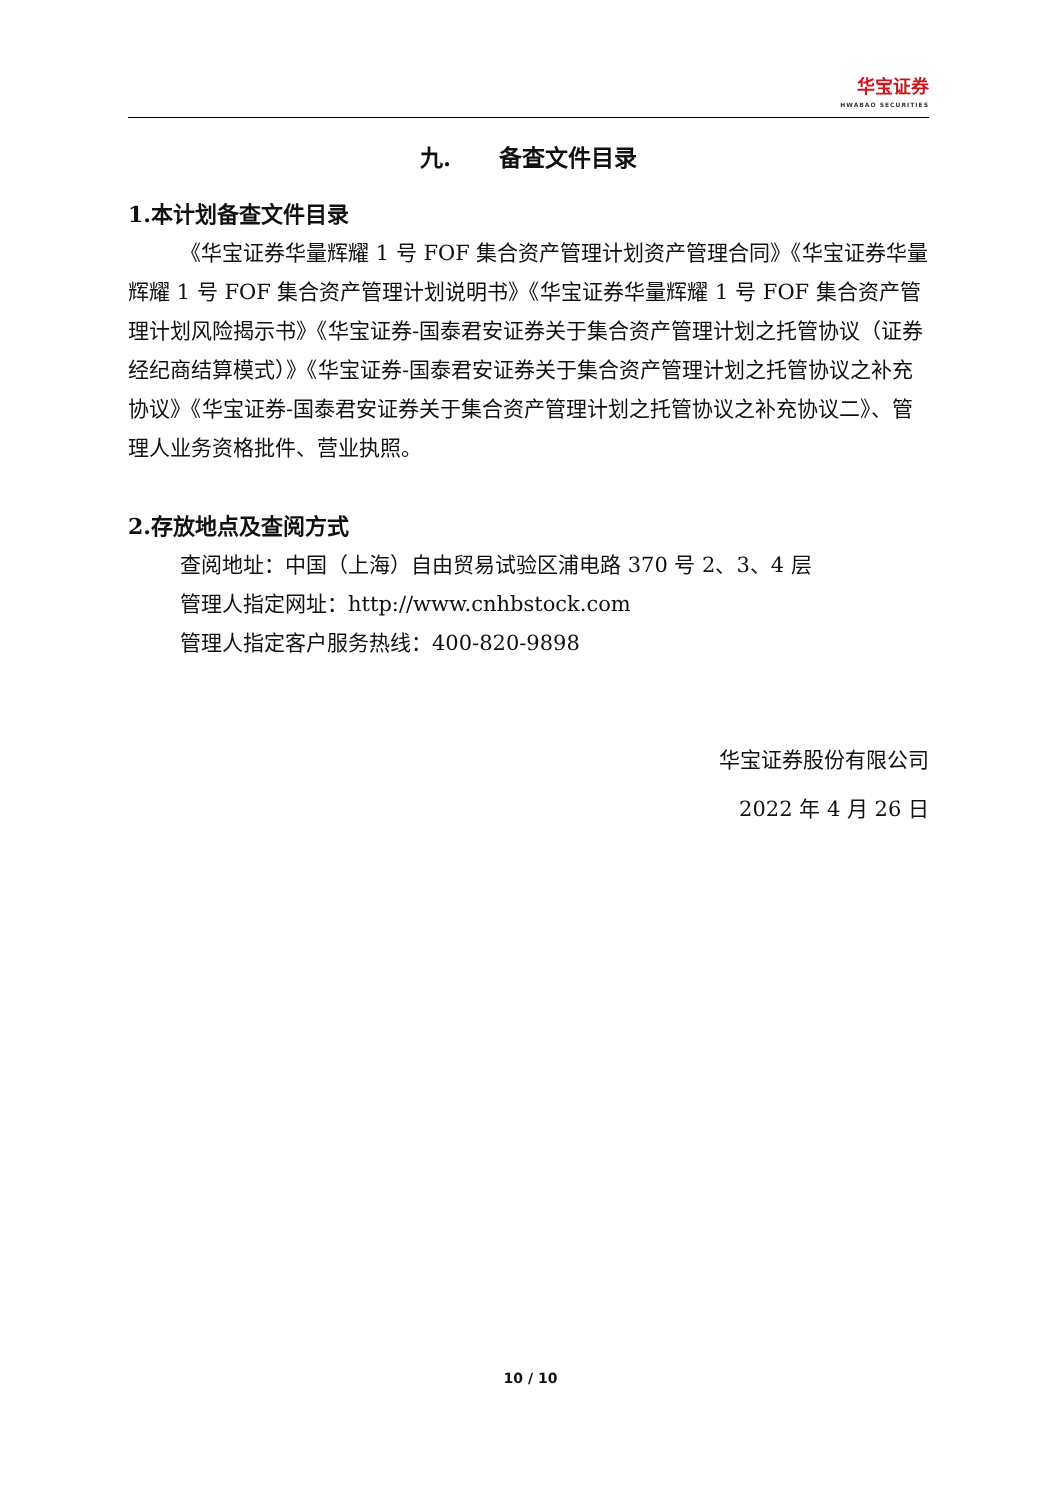华宝证券 HWABAO SECURITIES
九. 备查文件目录
1.本计划备查文件目录
《华宝证券华量辉耀 1 号 FOF 集合资产管理计划资产管理合同》《华宝证券华量辉耀 1 号 FOF 集合资产管理计划说明书》《华宝证券华量辉耀 1 号 FOF 集合资产管理计划风险揭示书》《华宝证券-国泰君安证券关于集合资产管理计划之托管协议（证券经纪商结算模式）》《华宝证券-国泰君安证券关于集合资产管理计划之托管协议之补充协议》《华宝证券-国泰君安证券关于集合资产管理计划之托管协议之补充协议二》、管理人业务资格批件、营业执照。
2.存放地点及查阅方式
查阅地址：中国（上海）自由贸易试验区浦电路 370 号 2、3、4 层
管理人指定网址：http://www.cnhbstock.com
管理人指定客户服务热线：400-820-9898
华宝证券股份有限公司
2022 年 4 月 26 日
10 / 10